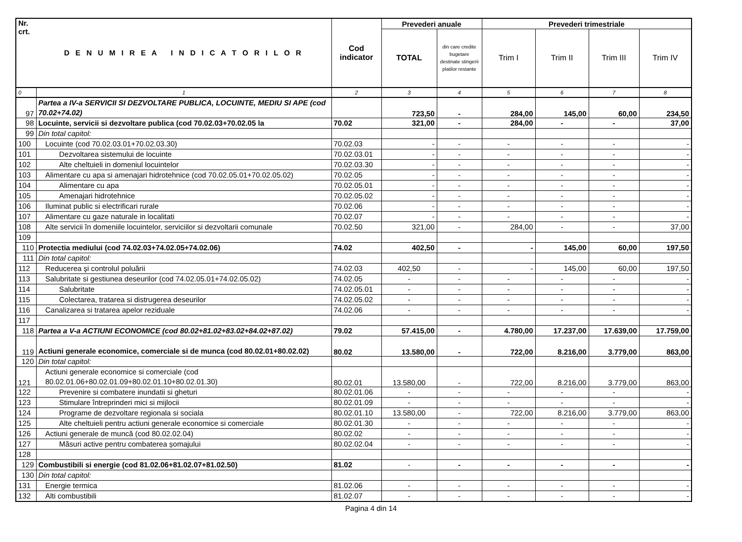| Nr. crt. | D E N U M I R E A I N D I C A T O R I L O R | Cod indicator | Prevederi anuale | | Prevederi trimestriale | | | |
| --- | --- | --- | --- | --- | --- | --- | --- | --- |
| | | | TOTAL | din care credite bugetare destinate stingerii platilor restante | Trim I | Trim II | Trim III | Trim IV |
| 0 | 1 | 2 | 3 | 4 | 5 | 6 | 7 | 8 |
| 97 | Partea a IV-a SERVICII SI DEZVOLTARE PUBLICA, LOCUINTE, MEDIU SI APE (cod 70.02+74.02) | | 723,50 | - | 284,00 | 145,00 | 60,00 | 234,50 |
| 98 | Locuinte, servicii si dezvoltare publica (cod 70.02.03+70.02.05 la | 70.02 | 321,00 | - | 284,00 | - | - | 37,00 |
| 99 | Din total capitol: | | | | | | | |
| 100 | Locuinte (cod 70.02.03.01+70.02.03.30) | 70.02.03 | - | - | - | - | - | - |
| 101 | Dezvoltarea sistemului de locuinte | 70.02.03.01 | - | - | - | - | - | - |
| 102 | Alte cheltuieli in domeniul locuintelor | 70.02.03.30 | - | - | - | - | - | - |
| 103 | Alimentare cu apa si amenajari hidrotehnice (cod 70.02.05.01+70.02.05.02) | 70.02.05 | - | - | - | - | - | - |
| 104 | Alimentare cu apa | 70.02.05.01 | - | - | - | - | - | - |
| 105 | Amenajari hidrotehnice | 70.02.05.02 | - | - | - | - | - | - |
| 106 | Iluminat public si electrificari rurale | 70.02.06 | - | - | - | - | - | - |
| 107 | Alimentare cu gaze naturale in localitati | 70.02.07 | - | - | - | - | - | - |
| 108 | Alte servicii în domeniile locuintelor, serviciilor si dezvoltarii comunale | 70.02.50 | 321,00 | - | 284,00 | - | - | 37,00 |
| 109 | | | | | | | | |
| 110 | Protectia mediului (cod 74.02.03+74.02.05+74.02.06) | 74.02 | 402,50 | - | - | 145,00 | 60,00 | 197,50 |
| 111 | Din total capitol: | | | | | | | |
| 112 | Reducerea şi controlul poluării | 74.02.03 | 402,50 | - | - | 145,00 | 60,00 | 197,50 |
| 113 | Salubritate si gestiunea deseurilor (cod 74.02.05.01+74.02.05.02) | 74.02.05 | - | - | - | - | - | - |
| 114 | Salubritate | 74.02.05.01 | - | - | - | - | - | - |
| 115 | Colectarea, tratarea si distrugerea deseurilor | 74.02.05.02 | - | - | - | - | - | - |
| 116 | Canalizarea si tratarea apelor reziduale | 74.02.06 | - | - | - | - | - | - |
| 117 | | | | | | | | |
| 118 | Partea a V-a ACTIUNI ECONOMICE (cod 80.02+81.02+83.02+84.02+87.02) | 79.02 | 57.415,00 | - | 4.780,00 | 17.237,00 | 17.639,00 | 17.759,00 |
| 119 | Actiuni generale economice, comerciale si de munca (cod 80.02.01+80.02.02) | 80.02 | 13.580,00 | - | 722,00 | 8.216,00 | 3.779,00 | 863,00 |
| 120 | Din total capitol: | | | | | | | |
| 121 | Actiuni generale economice si comerciale (cod 80.02.01.06+80.02.01.09+80.02.01.10+80.02.01.30) | 80.02.01 | 13.580,00 | - | 722,00 | 8.216,00 | 3.779,00 | 863,00 |
| 122 | Prevenire si combatere inundatii si gheturi | 80.02.01.06 | - | - | - | - | - | - |
| 123 | Stimulare întreprinderi mici si mijlocii | 80.02.01.09 | - | - | - | - | - | - |
| 124 | Programe de dezvoltare regionala si sociala | 80.02.01.10 | 13.580,00 | - | 722,00 | 8.216,00 | 3.779,00 | 863,00 |
| 125 | Alte cheltuieli pentru actiuni generale economice si comerciale | 80.02.01.30 | - | - | - | - | - | - |
| 126 | Actiuni generale de muncă (cod 80.02.02.04) | 80.02.02 | - | - | - | - | - | - |
| 127 | Măsuri active pentru combaterea șomajului | 80.02.02.04 | - | - | - | - | - | - |
| 128 | | | | | | | | |
| 129 | Combustibili si energie (cod 81.02.06+81.02.07+81.02.50) | 81.02 | - | - | - | - | - | - |
| 130 | Din total capitol: | | | | | | | |
| 131 | Energie termica | 81.02.06 | - | - | - | - | - | - |
| 132 | Alti combustibili | 81.02.07 | - | - | - | - | - | - |
Pagina 4 din 14